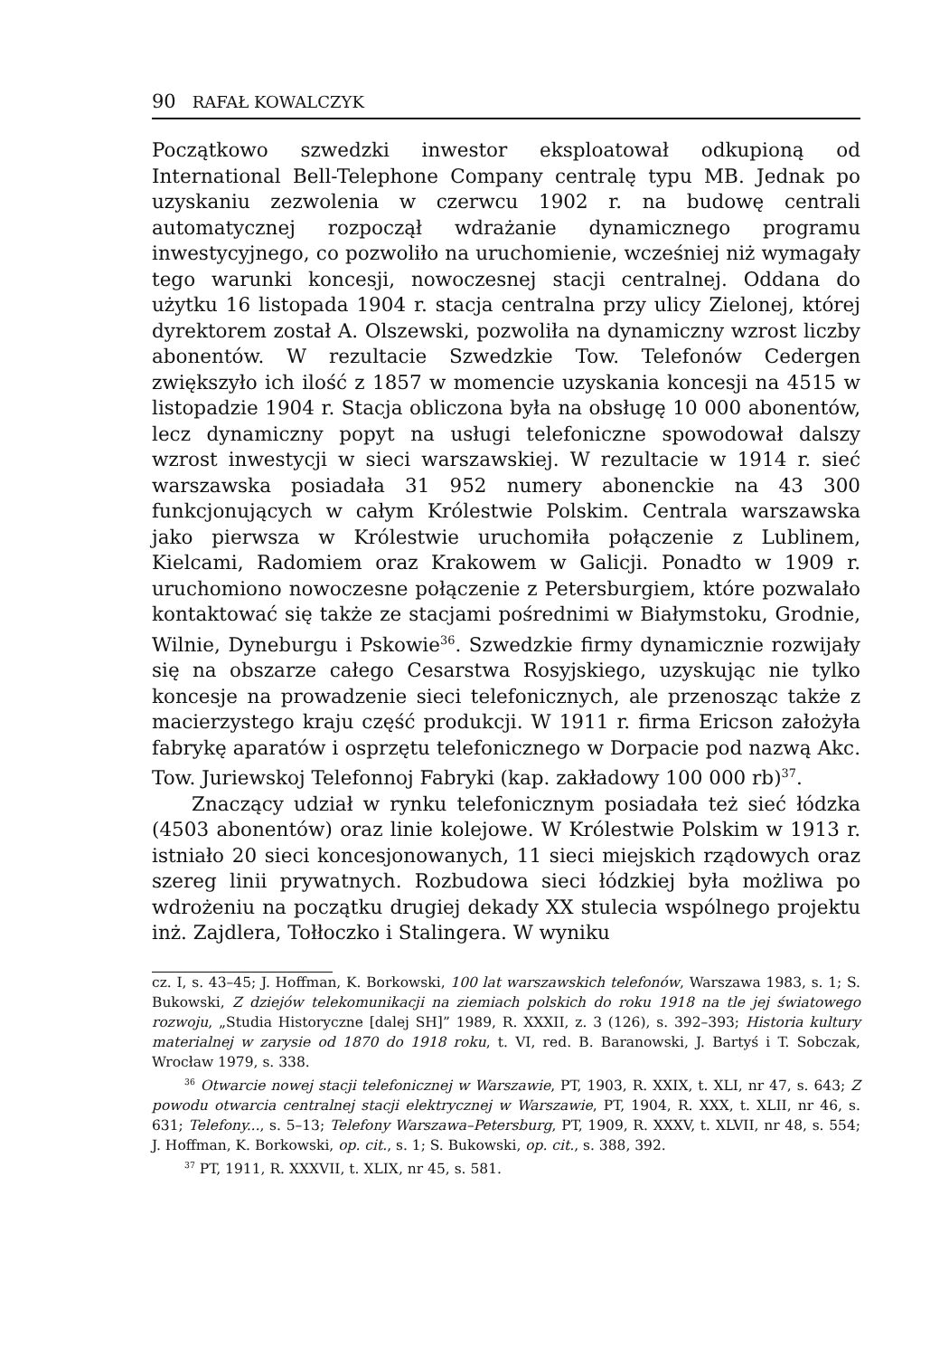90 RAFAŁ KOWALCZYK
Początkowo szwedzki inwestor eksploatował odkupioną od International Bell-Telephone Company centralę typu MB. Jednak po uzyskaniu zezwolenia w czerwcu 1902 r. na budowę centrali automatycznej rozpoczął wdrażanie dynamicznego programu inwestycyjnego, co pozwoliło na uruchomienie, wcześniej niż wymagały tego warunki koncesji, nowoczesnej stacji centralnej. Oddana do użytku 16 listopada 1904 r. stacja centralna przy ulicy Zielonej, której dyrektorem został A. Olszewski, pozwoliła na dynamiczny wzrost liczby abonentów. W rezultacie Szwedzkie Tow. Telefonów Cedergen zwiększyło ich ilość z 1857 w momencie uzyskania koncesji na 4515 w listopadzie 1904 r. Stacja obliczona była na obsługę 10 000 abonentów, lecz dynamiczny popyt na usługi telefoniczne spowodował dalszy wzrost inwestycji w sieci warszawskiej. W rezultacie w 1914 r. sieć warszawska posiadała 31 952 numery abonenckie na 43 300 funkcjonujących w całym Królestwie Polskim. Centrala warszawska jako pierwsza w Królestwie uruchomiła połączenie z Lublinem, Kielcami, Radomiem oraz Krakowem w Galicji. Ponadto w 1909 r. uruchomiono nowoczesne połączenie z Petersburgiem, które pozwalało kontaktować się także ze stacjami pośrednimi w Białymstoku, Grodnie, Wilnie, Dyneburgu i Pskowie<sup>36</sup>. Szwedzkie firmy dynamicznie rozwijały się na obszarze całego Cesarstwa Rosyjskiego, uzyskując nie tylko koncesje na prowadzenie sieci telefonicznych, ale przenosząc także z macierzystego kraju część produkcji. W 1911 r. firma Ericson założyła fabrykę aparatów i osprzętu telefonicznego w Dorpacie pod nazwą Akc. Tow. Juriewskoj Telefonnoj Fabryki (kap. zakładowy 100 000 rb)<sup>37</sup>.
Znaczący udział w rynku telefonicznym posiadała też sieć łódzka (4503 abonentów) oraz linie kolejowe. W Królestwie Polskim w 1913 r. istniało 20 sieci koncesjonowanych, 11 sieci miejskich rządowych oraz szereg linii prywatnych. Rozbudowa sieci łódzkiej była możliwa po wdrożeniu na początku drugiej dekady XX stulecia wspólnego projektu inż. Zajdlera, Tołłoczko i Stalingera. W wyniku
cz. I, s. 43–45; J. Hoffman, K. Borkowski, 100 lat warszawskich telefonów, Warszawa 1983, s. 1; S. Bukowski, Z dziejów telekomunikacji na ziemiach polskich do roku 1918 na tle jej światowego rozwoju, „Studia Historyczne [dalej SH]” 1989, R. XXXII, z. 3 (126), s. 392–393; Historia kultury materialnej w zarysie od 1870 do 1918 roku, t. VI, red. B. Baranowski, J. Bartyś i T. Sobczak, Wrocław 1979, s. 338.
<sup>36</sup> Otwarcie nowej stacji telefonicznej w Warszawie, PT, 1903, R. XXIX, t. XLI, nr 47, s. 643; Z powodu otwarcia centralnej stacji elektrycznej w Warszawie, PT, 1904, R. XXX, t. XLII, nr 46, s. 631; Telefony..., s. 5–13; Telefony Warszawa–Petersburg, PT, 1909, R. XXXV, t. XLVII, nr 48, s. 554; J. Hoffman, K. Borkowski, op. cit., s. 1; S. Bukowski, op. cit., s. 388, 392.
<sup>37</sup> PT, 1911, R. XXXVII, t. XLIX, nr 45, s. 581.